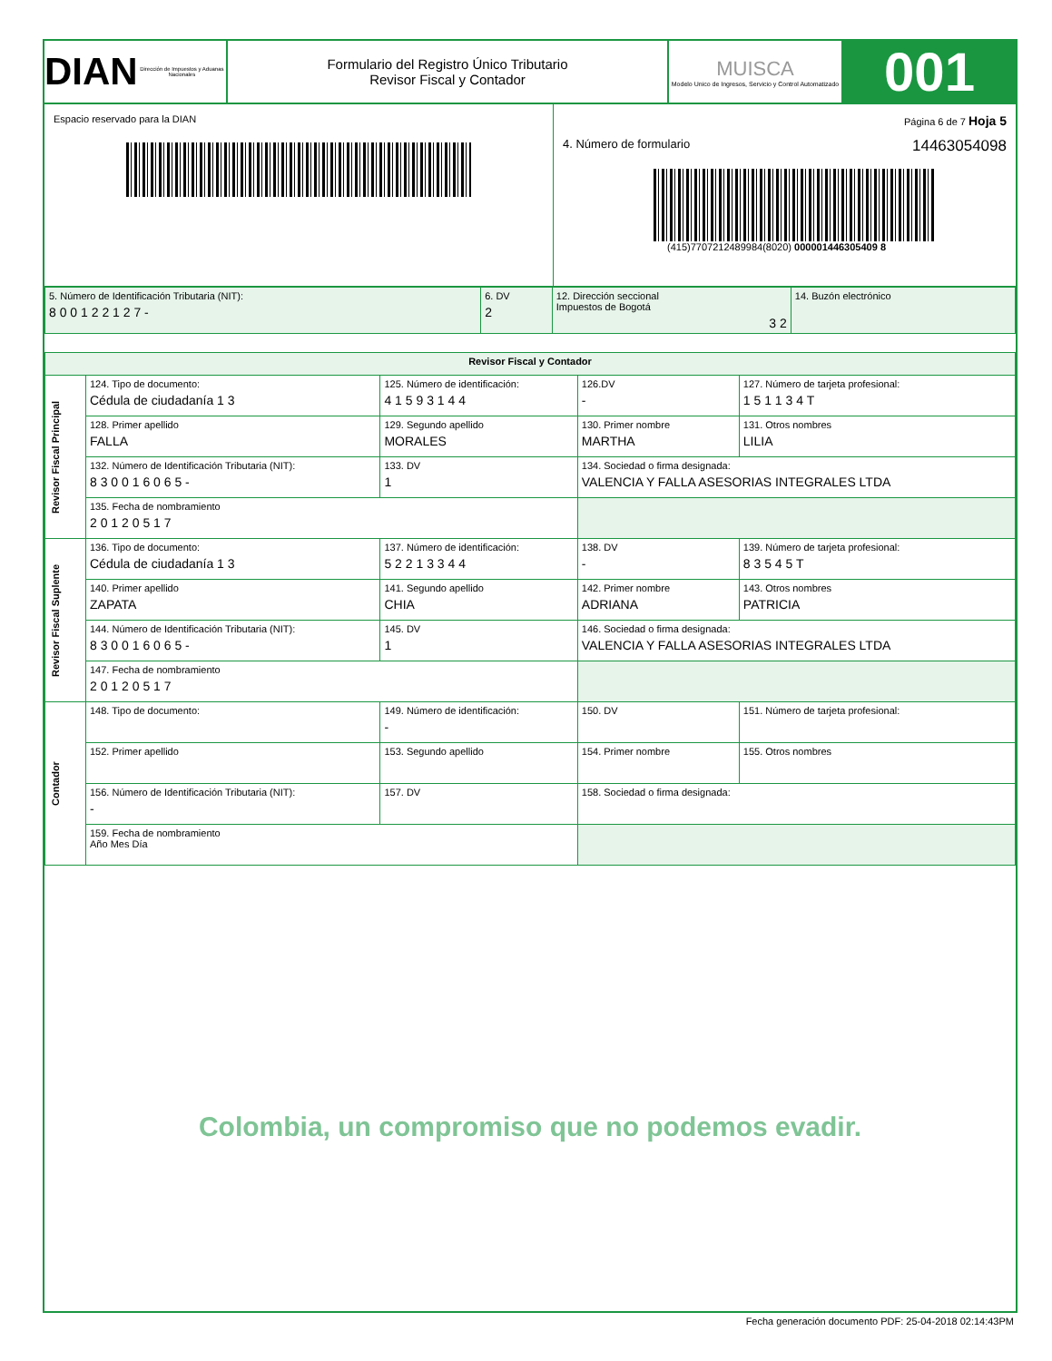DIAN
Dirección de Impuestos y Aduanas Nacionales
Formulario del Registro Único Tributario
Revisor Fiscal y Contador
MUISCA
Modelo Unico de Ingresos, Servicio y Control Automatizado
001
Espacio reservado para la DIAN Página 6 de 7 Hoja 5
4. Número de formulario 14463054098
(415)7707212489984(8020) 000001446305409 8
| 5. Número de Identificación Tributaria (NIT): 8 0 0 1 2 2 1 2 7 - | 6. DV 2 | 12. Dirección seccional Impuestos de Bogotá 3 2 | 14. Buzón electrónico |
| Revisor Fiscal y Contador | | | | | |
| Revisor Fiscal Principal | 124. Tipo de documento: Cédula de ciudadanía 1 3 | 125. Número de identificación: 4 1 5 9 3 1 4 4 | | 126.DV - | 127. Número de tarjeta profesional: 1 5 1 1 3 4 T |
| | 128. Primer apellido FALLA | 129. Segundo apellido MORALES | 130. Primer nombre MARTHA | | 131. Otros nombres LILIA |
| | 132. Número de Identificación Tributaria (NIT): 8 3 0 0 1 6 0 6 5 - | 133. DV 1 | 134. Sociedad o firma designada: VALENCIA Y FALLA ASESORIAS INTEGRALES LTDA | | |
| | 135. Fecha de nombramiento 2 0 1 2 0 5 1 7 | | | | |
| Revisor Fiscal Suplente | 136. Tipo de documento: Cédula de ciudadanía 1 3 | 137. Número de identificación: 5 2 2 1 3 3 4 4 | | 138. DV - | 139. Número de tarjeta profesional: 8 3 5 4 5 T |
| | 140. Primer apellido ZAPATA | 141. Segundo apellido CHIA | 142. Primer nombre ADRIANA | | 143. Otros nombres PATRICIA |
| | 144. Número de Identificación Tributaria (NIT): 8 3 0 0 1 6 0 6 5 - | 145. DV 1 | 146. Sociedad o firma designada: VALENCIA Y FALLA ASESORIAS INTEGRALES LTDA | | |
| | 147. Fecha de nombramiento 2 0 1 2 0 5 1 7 | | | | |
| Contador | 148. Tipo de documento: | 149. Número de identificación: - | | 150. DV | 151. Número de tarjeta profesional: |
| | 152. Primer apellido | 153. Segundo apellido | 154. Primer nombre | | 155. Otros nombres |
| | 156. Número de Identificación Tributaria (NIT): - | 157. DV | 158. Sociedad o firma designada: | | |
| | 159. Fecha de nombramiento Año Mes Día | | | | |
Colombia, un compromiso que no podemos evadir.
Fecha generación documento PDF: 25-04-2018 02:14:43PM